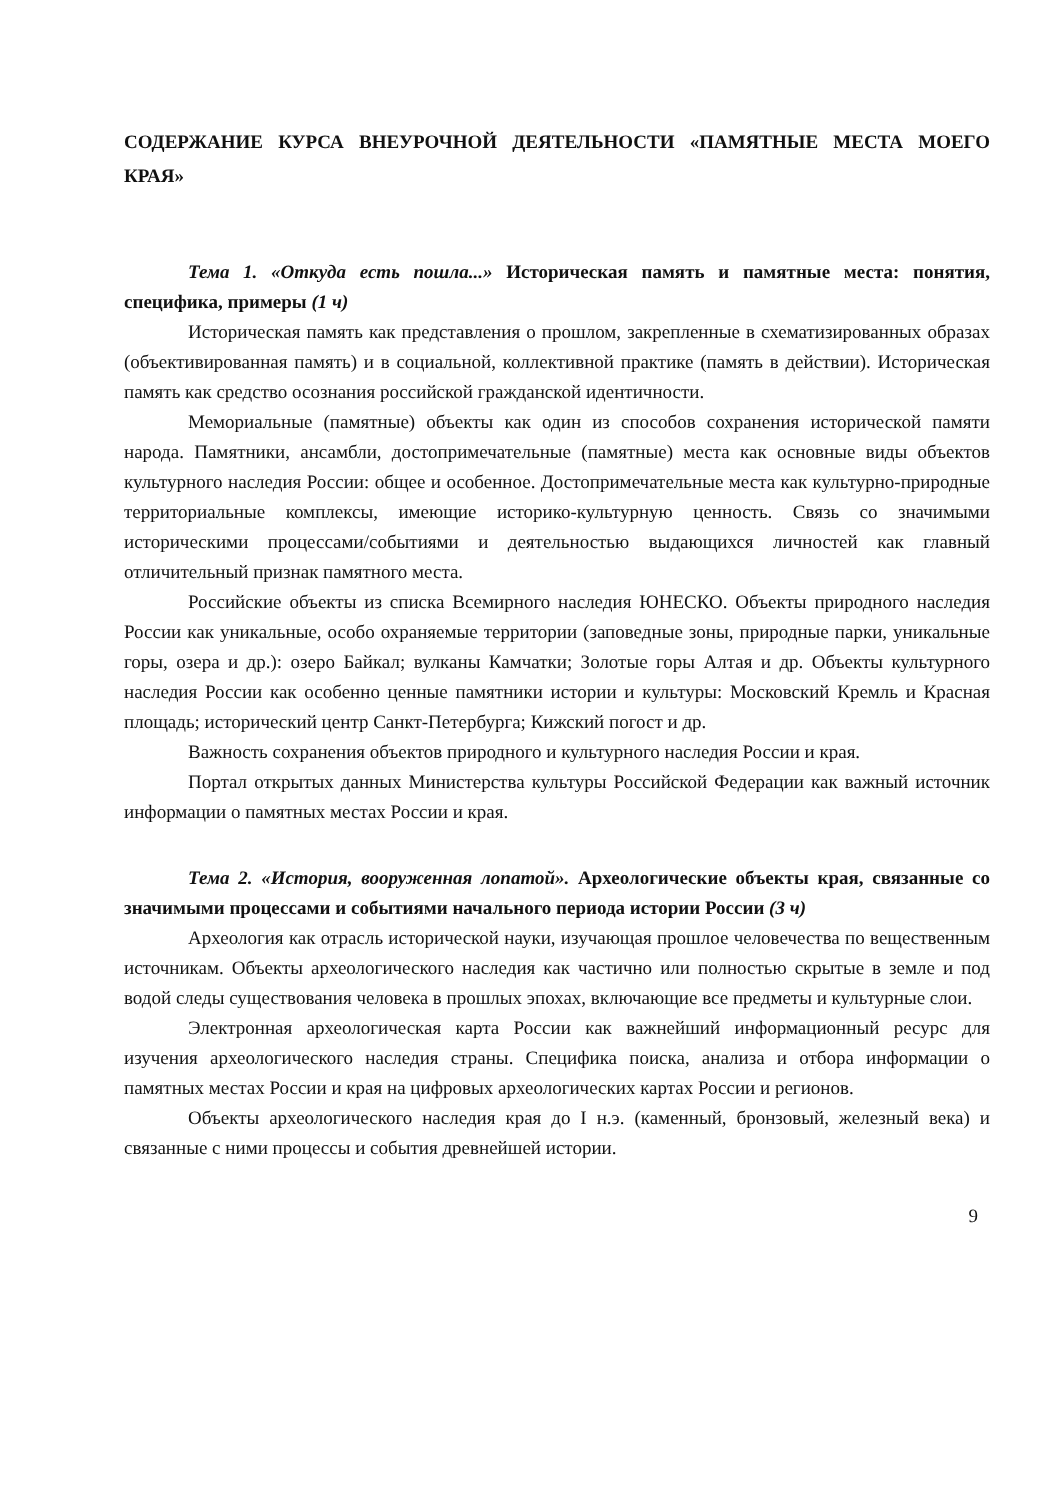СОДЕРЖАНИЕ КУРСА ВНЕУРОЧНОЙ ДЕЯТЕЛЬНОСТИ «ПАМЯТНЫЕ МЕСТА МОЕГО КРАЯ»
Тема 1. «Откуда есть пошла...» Историческая память и памятные места: понятия, специфика, примеры (1 ч)
Историческая память как представления о прошлом, закрепленные в схематизированных образах (объективированная память) и в социальной, коллективной практике (память в действии). Историческая память как средство осознания российской гражданской идентичности.
Мемориальные (памятные) объекты как один из способов сохранения исторической памяти народа. Памятники, ансамбли, достопримечательные (памятные) места как основные виды объектов культурного наследия России: общее и особенное. Достопримечательные места как культурно-природные территориальные комплексы, имеющие историко-культурную ценность. Связь со значимыми историческими процессами/событиями и деятельностью выдающихся личностей как главный отличительный признак памятного места.
Российские объекты из списка Всемирного наследия ЮНЕСКО. Объекты природного наследия России как уникальные, особо охраняемые территории (заповедные зоны, природные парки, уникальные горы, озера и др.): озеро Байкал; вулканы Камчатки; Золотые горы Алтая и др. Объекты культурного наследия России как особенно ценные памятники истории и культуры: Московский Кремль и Красная площадь; исторический центр Санкт-Петербурга; Кижский погост и др.
Важность сохранения объектов природного и культурного наследия России и края.
Портал открытых данных Министерства культуры Российской Федерации как важный источник информации о памятных местах России и края.
Тема 2. «История, вооруженная лопатой». Археологические объекты края, связанные со значимыми процессами и событиями начального периода истории России (3 ч)
Археология как отрасль исторической науки, изучающая прошлое человечества по вещественным источникам. Объекты археологического наследия как частично или полностью скрытые в земле и под водой следы существования человека в прошлых эпохах, включающие все предметы и культурные слои.
Электронная археологическая карта России как важнейший информационный ресурс для изучения археологического наследия страны. Специфика поиска, анализа и отбора информации о памятных местах России и края на цифровых археологических картах России и регионов.
Объекты археологического наследия края до I н.э. (каменный, бронзовый, железный века) и связанные с ними процессы и события древнейшей истории.
9